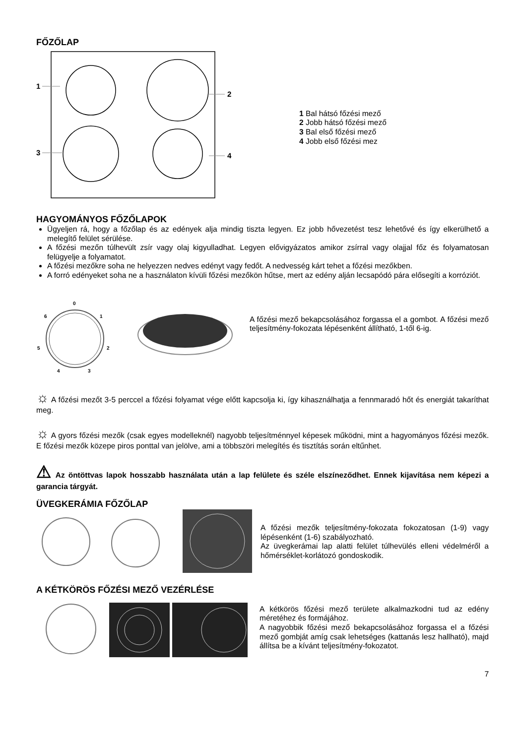FŐZŐLAP
1
2
3
4
1 Bal hátsó főzési mező
2 Jobb hátsó főzési mező
3 Bal első főzési mező
4 Jobb első főzési mez
HAGYOMÁNYOS FŐZŐLAPOK
Ügyeljen rá, hogy a főzőlap és az edények alja mindig tiszta legyen. Ez jobb hővezetést tesz lehetővé és így elkerülhető a melegítő felület sérülése.
A főzési mezőn túlhevült zsír vagy olaj kigyulladhat. Legyen elővigyázatos amikor zsírral vagy olajjal főz és folyamatosan felügyelje a folyamatot.
A főzési mezőkre soha ne helyezzen nedves edényt vagy fedőt. A nedvesség kárt tehet a főzési mezőkben.
A forró edényeket soha ne a használaton kívüli főzési mezőkön hűtse, mert az edény alján lecsapódó pára elősegíti a korróziót.
0
1
2
3
4
5
6
A főzési mező bekapcsolásához forgassa el a gombot. A főzési mező teljesítmény-fokozata lépésenként állítható, 1-től 6-ig.
☼ A főzési mezőt 3-5 perccel a főzési folyamat vége előtt kapcsolja ki, így kihasználhatja a fennmaradó hőt és energiát takaríthat meg.
☼ A gyors főzési mezők (csak egyes modelleknél) nagyobb teljesítménnyel képesek működni, mint a hagyományos főzési mezők. E főzési mezők közepe piros ponttal van jelölve, ami a többszöri melegítés és tisztítás során eltűnhet.
⚠ Az öntöttvas lapok hosszabb használata után a lap felülete és széle elszíneződhet. Ennek kijavítása nem képezi a garancia tárgyát.
ÜVEGKERÁMIA FŐZŐLAP
A főzési mezők teljesítmény-fokozata fokozatosan (1-9) vagy lépésenként (1-6) szabályozható.
Az üvegkerámai lap alatti felület túlhevülés elleni védelméről a hőmérséklet-korlátozó gondoskodik.
A KÉTKÖRÖS FŐZÉSI MEZŐ VEZÉRLÉSE
A kétkörös főzési mező területe alkalmazkodni tud az edény méretéhez és formájához.
A nagyobbik főzési mező bekapcsolásához forgassa el a főzési mező gombját amíg csak lehetséges (kattanás lesz hallható), majd állítsa be a kívánt teljesítmény-fokozatot.
7